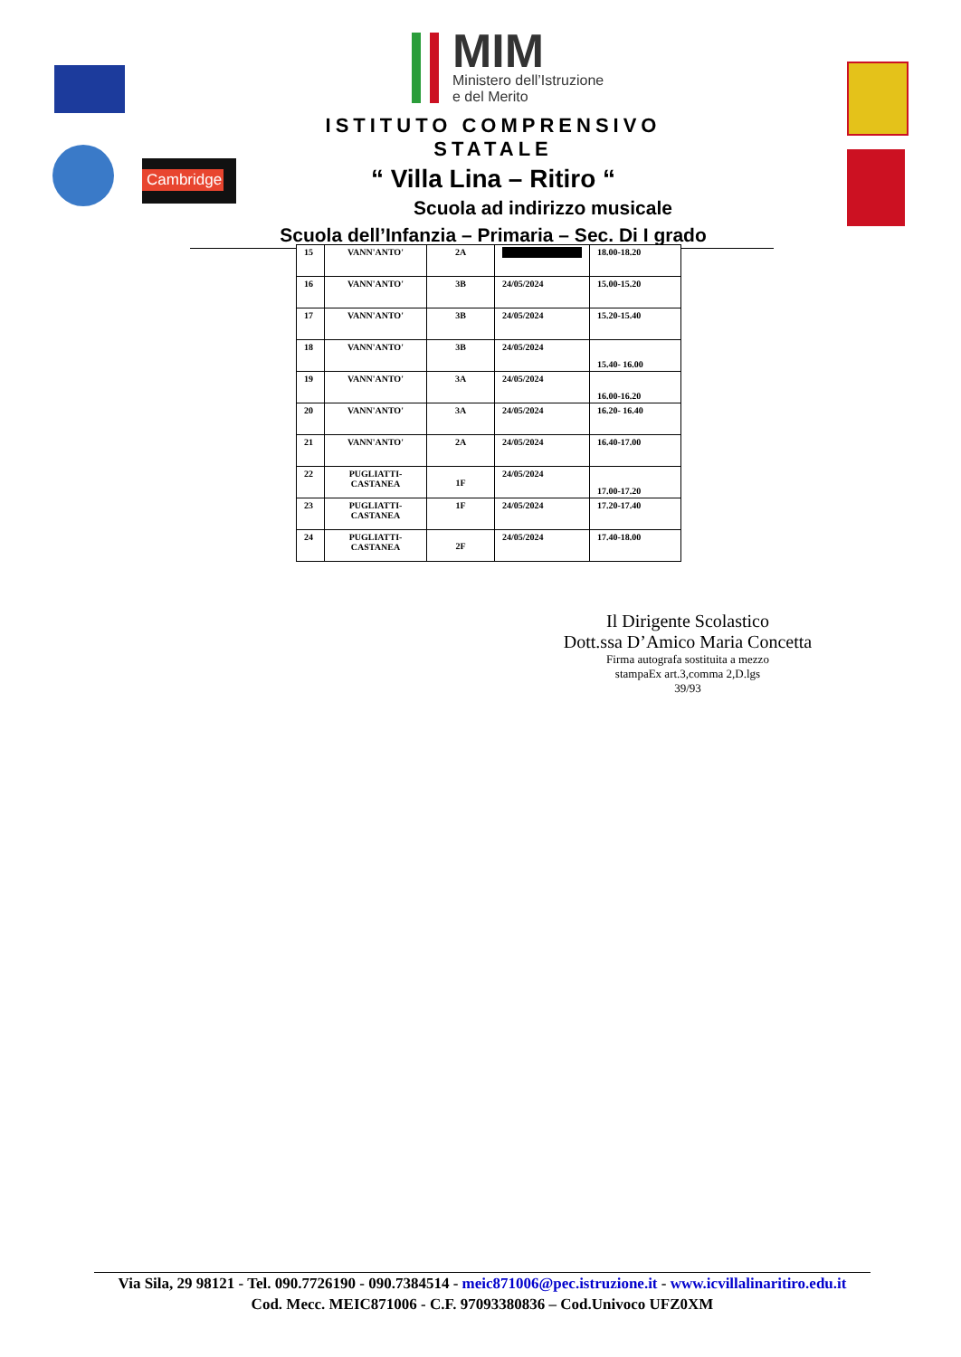Cambridge
MIM
Ministero dell’Istruzione
e del Merito
ISTITUTO COMPRENSIVO STATALE
“ Villa Lina – Ritiro “
Scuola ad indirizzo musicale
Scuola dell’Infanzia – Primaria – Sec. Di I grado
| 15 | VANN'ANTO' | 2A | | 18.00-18.20 |
| 16 | VANN'ANTO' | 3B | 24/05/2024 | 15.00-15.20 |
| 17 | VANN'ANTO' | 3B | 24/05/2024 | 15.20-15.40 |
| 18 | VANN'ANTO' | 3B | 24/05/2024 | 15.40- 16.00 |
| 19 | VANN'ANTO' | 3A | 24/05/2024 | 16.00-16.20 |
| 20 | VANN'ANTO' | 3A | 24/05/2024 | 16.20- 16.40 |
| 21 | VANN'ANTO' | 2A | 24/05/2024 | 16.40-17.00 |
| 22 | PUGLIATTI- CASTANEA | 1F | 24/05/2024 | 17.00-17.20 |
| 23 | PUGLIATTI- CASTANEA | 1F | 24/05/2024 | 17.20-17.40 |
| 24 | PUGLIATTI- CASTANEA | 2F | 24/05/2024 | 17.40-18.00 |
Il Dirigente Scolastico
Dott.ssa D’Amico Maria Concetta
Firma autografa sostituita a mezzo
stampaEx art.3,comma 2,D.lgs
39/93
Via Sila, 29 98121 - Tel. 090.7726190 - 090.7384514 - meic871006@pec.istruzione.it - www.icvillalinaritiro.edu.it
Cod. Mecc. MEIC871006 - C.F. 97093380836 – Cod.Univoco UFZ0XM